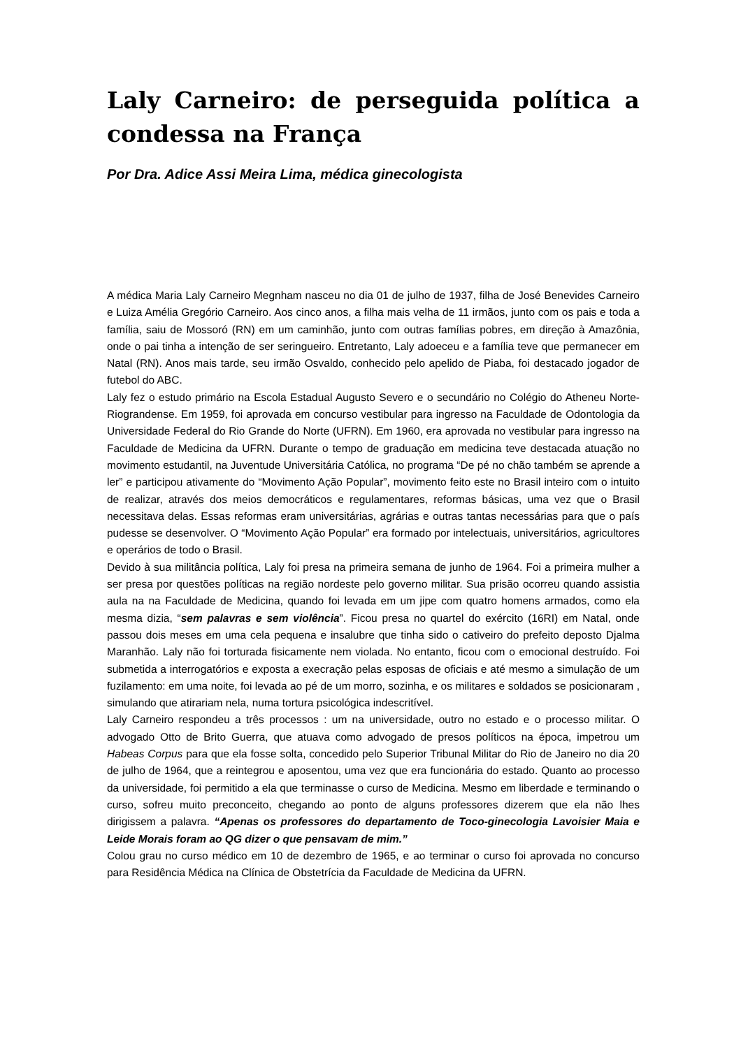Laly Carneiro: de perseguida política a condessa na França
Por Dra. Adice Assi Meira Lima, médica ginecologista
A médica Maria Laly Carneiro Megnham nasceu no dia 01 de julho de 1937, filha de José Benevides Carneiro e Luiza Amélia Gregório Carneiro. Aos cinco anos, a filha mais velha de 11 irmãos, junto com os pais e toda a família, saiu de Mossoró (RN) em um caminhão, junto com outras famílias pobres, em direção à Amazônia, onde o pai tinha a intenção de ser seringueiro. Entretanto, Laly adoeceu e a família teve que permanecer em Natal (RN). Anos mais tarde, seu irmão Osvaldo, conhecido pelo apelido de Piaba, foi destacado jogador de futebol do ABC.
Laly fez o estudo primário na Escola Estadual Augusto Severo e o secundário no Colégio do Atheneu Norte- Riograndense. Em 1959, foi aprovada em concurso vestibular para ingresso na Faculdade de Odontologia da Universidade Federal do Rio Grande do Norte (UFRN). Em 1960, era aprovada no vestibular para ingresso na Faculdade de Medicina da UFRN. Durante o tempo de graduação em medicina teve destacada atuação no movimento estudantil, na Juventude Universitária Católica, no programa “De pé no chão também se aprende a ler” e participou ativamente do “Movimento Ação Popular”, movimento feito este no Brasil inteiro com o intuito de realizar, através dos meios democráticos e regulamentares, reformas básicas, uma vez que o Brasil necessitava delas. Essas reformas eram universitárias, agrárias e outras tantas necessárias para que o país pudesse se desenvolver. O “Movimento Ação Popular” era formado por intelectuais, universitários, agricultores e operários de todo o Brasil.
Devido à sua militância política, Laly foi presa na primeira semana de junho de 1964. Foi a primeira mulher a ser presa por questões políticas na região nordeste pelo governo militar. Sua prisão ocorreu quando assistia aula na na Faculdade de Medicina, quando foi levada em um jipe com quatro homens armados, como ela mesma dizia, “sem palavras e sem violência”. Ficou presa no quartel do exército (16RI) em Natal, onde passou dois meses em uma cela pequena e insalubre que tinha sido o cativeiro do prefeito deposto Djalma Maranhão. Laly não foi torturada fisicamente nem violada. No entanto, ficou com o emocional destruído. Foi submetida a interrogatórios e exposta a execração pelas esposas de oficiais e até mesmo a simulação de um fuzilamento: em uma noite, foi levada ao pé de um morro, sozinha, e os militares e soldados se posicionaram , simulando que atirariam nela, numa tortura psicológica indescritível.
Laly Carneiro respondeu a três processos : um na universidade, outro no estado e o processo militar. O advogado Otto de Brito Guerra, que atuava como advogado de presos políticos na época, impetrou um Habeas Corpus para que ela fosse solta, concedido pelo Superior Tribunal Militar do Rio de Janeiro no dia 20 de julho de 1964, que a reintegrou e aposentou, uma vez que era funcionária do estado. Quanto ao processo da universidade, foi permitido a ela que terminasse o curso de Medicina. Mesmo em liberdade e terminando o curso, sofreu muito preconceito, chegando ao ponto de alguns professores dizerem que ela não lhes dirigissem a palavra. “Apenas os professores do departamento de Toco-ginecologia Lavoisier Maia e Leide Morais foram ao QG dizer o que pensavam de mim.”
Colou grau no curso médico em 10 de dezembro de 1965, e ao terminar o curso foi aprovada no concurso para Residência Médica na Clínica de Obstetrícia da Faculdade de Medicina da UFRN.